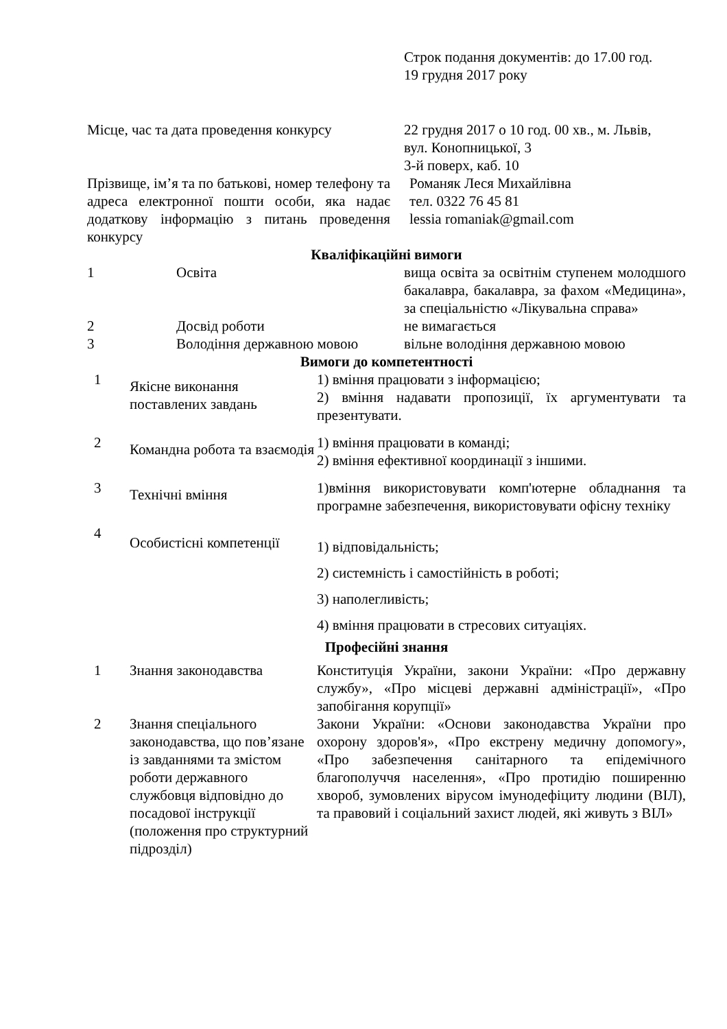| | Строк подання документів: до 17.00 год. 19 грудня 2017 року |
| Місце, час та дата проведення конкурсу | 22 грудня 2017 о 10 год. 00 хв., м. Львів, вул. Конопницької, 3 3-й поверх, каб. 10 |
| Прізвище, ім’я та по батькові, номер телефону та адреса електронної пошти особи, яка надає додаткову інформацію з питань проведення конкурсу | Романяк Леся Михайлівна тел. 0322 76 45 81 lessia romaniak@gmail.com |
Кваліфікаційні вимоги
| 1 | Освіта | вища освіта за освітнім ступенем молодшого бакалавра, бакалавра, за фахом «Медицина», за спеціальністю «Лікувальна справа» |
| 2 | Досвід роботи | не вимагається |
| 3 | Володіння державною мовою | вільне володіння державною мовою |
Вимоги до компетентності
| 1 | Якісне виконання поставлених завдань | 1) вміння працювати з інформацією; 2) вміння надавати пропозиції, їх аргументувати та презентувати. |
| 2 | Командна робота та взаємодія | 1) вміння працювати в команді; 2) вміння ефективної координації з іншими. |
| 3 | Технічні вміння | 1)вміння використовувати комп'ютерне обладнання та програмне забезпечення, використовувати офісну техніку |
| 4 | Особистісні компетенції | 1) відповідальність; 2) системність і самостійність в роботі; 3) наполегливість; 4) вміння працювати в стресових ситуаціях. |
Професійні знання
| 1 | Знання законодавства | Конституція України, закони України: «Про державну службу», «Про місцеві державні адміністрації», «Про запобігання корупції» |
| 2 | Знання спеціального законодавства, що пов’язане із завданнями та змістом роботи державного службовця відповідно до посадової інструкції (положення про структурний підрозділ) | Закони України: «Основи законодавства України про охорону здоров'я», «Про екстрену медичну допомогу», «Про забезпечення санітарного та епідемічного благополуччя населення», «Про протидію поширенню хвороб, зумовлених вірусом імунодефіциту людини (ВІЛ), та правовий і соціальний захист людей, які живуть з ВІЛ» |